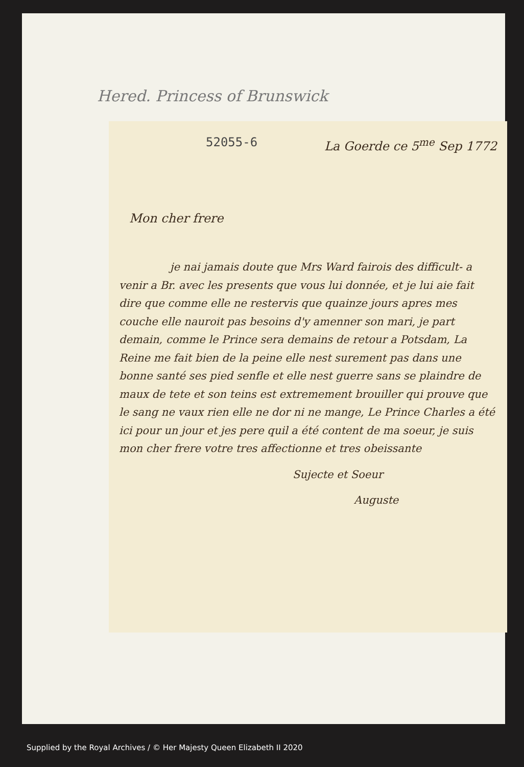Hered. Princess of Brunswick
52055-6 La Goerde ce 5<sup>me</sup> Sep 1772
Mon cher frere
je nai jamais doute que Mrs Ward fairois des difficult- a venir a Br. avec les presents que vous lui donnée, et je lui aie fait dire que comme elle ne restervis que quainze jours apres mes couche elle nauroit pas besoins d'y amenner son mari, je part demain, comme le Prince sera demains de retour a Potsdam, La Reine me fait bien de la peine elle nest surement pas dans une bonne santé ses pied senfle et elle nest guerre sans se plaindre de maux de tete et son teins est extremement brouiller qui prouve que le sang ne vaux rien elle ne dor ni ne mange, Le Prince Charles a été ici pour un jour et jes pere quil a été content de ma soeur, je suis mon cher frere votre tres affectionne et tres obeissante
Sujecte et Soeur
Auguste
Supplied by the Royal Archives / © Her Majesty Queen Elizabeth II 2020